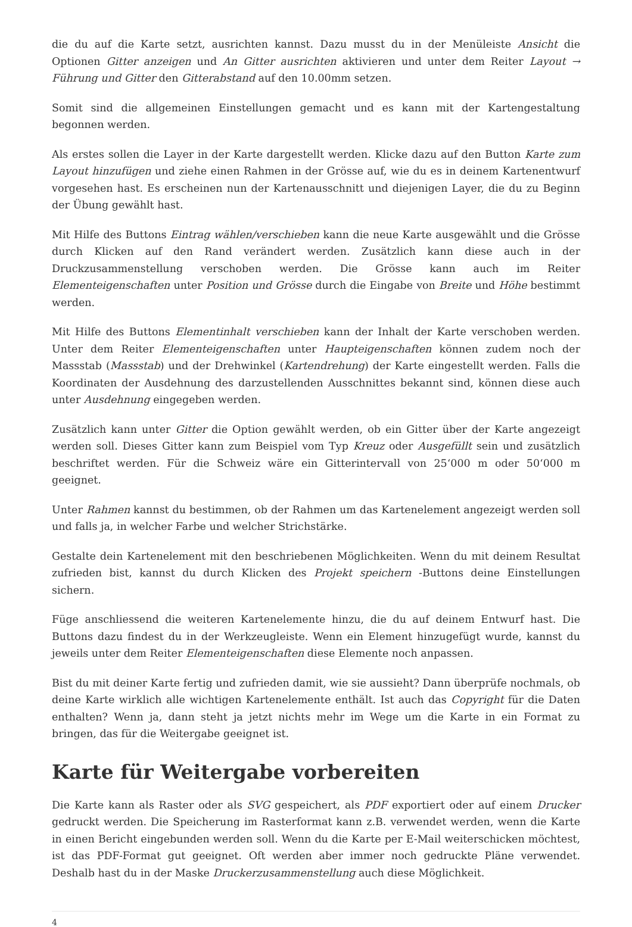die du auf die Karte setzt, ausrichten kannst. Dazu musst du in der Menüleiste Ansicht die Optionen Gitter anzeigen und An Gitter ausrichten aktivieren und unter dem Reiter Layout → Führung und Gitter den Gitterabstand auf den 10.00mm setzen.
Somit sind die allgemeinen Einstellungen gemacht und es kann mit der Kartengestaltung begonnen werden.
Als erstes sollen die Layer in der Karte dargestellt werden. Klicke dazu auf den Button Karte zum Layout hinzufügen und ziehe einen Rahmen in der Grösse auf, wie du es in deinem Kartenentwurf vorgesehen hast. Es erscheinen nun der Kartenausschnitt und diejenigen Layer, die du zu Beginn der Übung gewählt hast.
Mit Hilfe des Buttons Eintrag wählen/verschieben kann die neue Karte ausgewählt und die Grösse durch Klicken auf den Rand verändert werden. Zusätzlich kann diese auch in der Druckzusammenstellung verschoben werden. Die Grösse kann auch im Reiter Elementeigenschaften unter Position und Grösse durch die Eingabe von Breite und Höhe bestimmt werden.
Mit Hilfe des Buttons Elementinhalt verschieben kann der Inhalt der Karte verschoben werden. Unter dem Reiter Elementeigenschaften unter Haupteigenschaften können zudem noch der Massstab (Massstab) und der Drehwinkel (Kartendrehung) der Karte eingestellt werden. Falls die Koordinaten der Ausdehnung des darzustellenden Ausschnittes bekannt sind, können diese auch unter Ausdehnung eingegeben werden.
Zusätzlich kann unter Gitter die Option gewählt werden, ob ein Gitter über der Karte angezeigt werden soll. Dieses Gitter kann zum Beispiel vom Typ Kreuz oder Ausgefüllt sein und zusätzlich beschriftet werden. Für die Schweiz wäre ein Gitterintervall von 25‘000 m oder 50‘000 m geeignet.
Unter Rahmen kannst du bestimmen, ob der Rahmen um das Kartenelement angezeigt werden soll und falls ja, in welcher Farbe und welcher Strichstärke.
Gestalte dein Kartenelement mit den beschriebenen Möglichkeiten. Wenn du mit deinem Resultat zufrieden bist, kannst du durch Klicken des Projekt speichern -Buttons deine Einstellungen sichern.
Füge anschliessend die weiteren Kartenelemente hinzu, die du auf deinem Entwurf hast. Die Buttons dazu findest du in der Werkzeugleiste. Wenn ein Element hinzugefügt wurde, kannst du jeweils unter dem Reiter Elementeigenschaften diese Elemente noch anpassen.
Bist du mit deiner Karte fertig und zufrieden damit, wie sie aussieht? Dann überprüfe nochmals, ob deine Karte wirklich alle wichtigen Kartenelemente enthält. Ist auch das Copyright für die Daten enthalten? Wenn ja, dann steht ja jetzt nichts mehr im Wege um die Karte in ein Format zu bringen, das für die Weitergabe geeignet ist.
Karte für Weitergabe vorbereiten
Die Karte kann als Raster oder als SVG gespeichert, als PDF exportiert oder auf einem Drucker gedruckt werden. Die Speicherung im Rasterformat kann z.B. verwendet werden, wenn die Karte in einen Bericht eingebunden werden soll. Wenn du die Karte per E-Mail weiterschicken möchtest, ist das PDF-Format gut geeignet. Oft werden aber immer noch gedruckte Pläne verwendet. Deshalb hast du in der Maske Druckerzusammenstellung auch diese Möglichkeit.
4